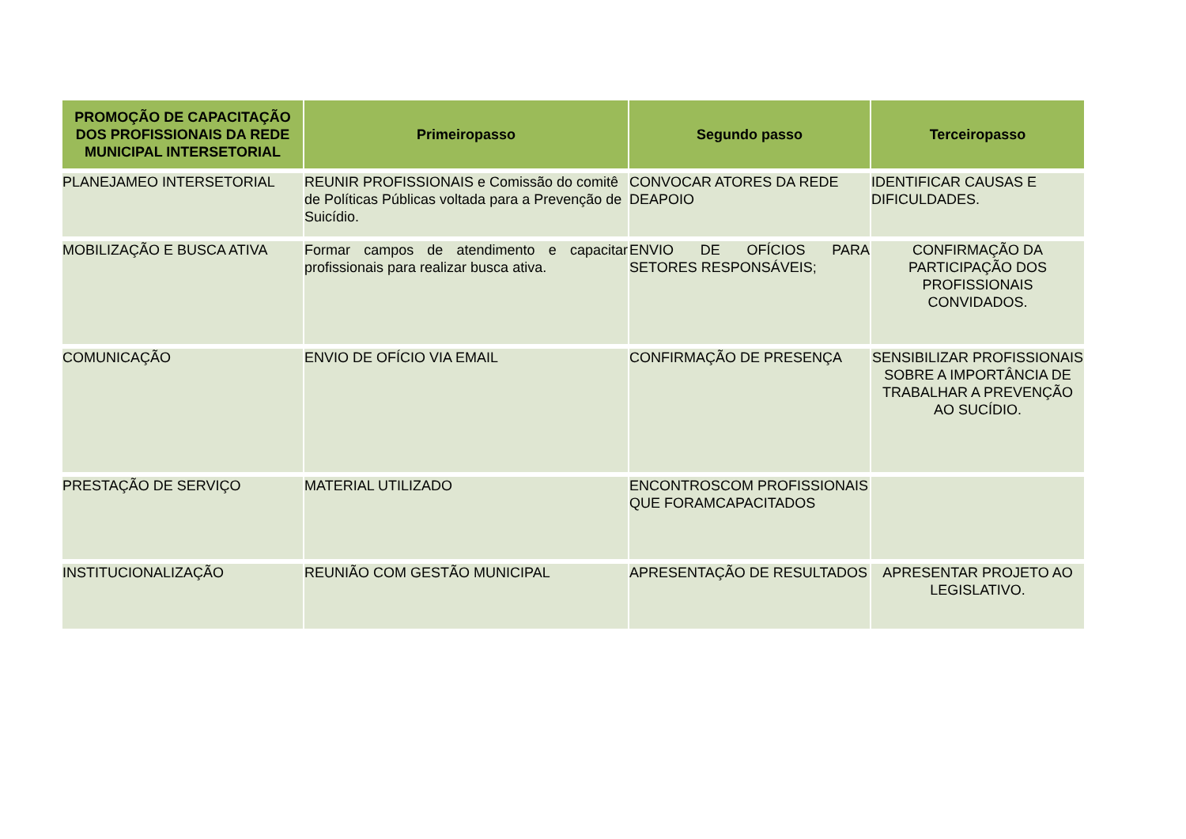| PROMOÇÃO DE CAPACITAÇÃO DOS PROFISSIONAIS DA REDE MUNICIPAL INTERSETORIAL | Primeiropasso | Segundo passo | Terceiropasso |
| --- | --- | --- | --- |
| PLANEJAMEO INTERSETORIAL | REUNIR PROFISSIONAIS e Comissão do comitê de Políticas Públicas voltada para a Prevenção de Suicídio. | CONVOCAR ATORES DA REDE DEAPOIO | IDENTIFICAR CAUSAS E DIFICULDADES. |
| MOBILIZAÇÃO E BUSCA ATIVA | Formar campos de atendimento e capacitar profissionais para realizar busca ativa. | ENVIO DE OFÍCIOS PARA SETORES RESPONSÁVEIS; | CONFIRMAÇÃO DA PARTICIPAÇÃO DOS PROFISSIONAIS CONVIDADOS. |
| COMUNICAÇÃO | ENVIO DE OFÍCIO VIA EMAIL | CONFIRMAÇÃO DE PRESENÇA | SENSIBILIZAR PROFISSIONAIS SOBRE A IMPORTÂNCIA DE TRABALHAR A PREVENÇÃO AO SUCÍDIO. |
| PRESTAÇÃO DE SERVIÇO | MATERIAL UTILIZADO | ENCONTROSCOM PROFISSIONAIS QUE FORAMCAPACITADOS | |
| INSTITUCIONALIZAÇÃO | REUNIÃO COM GESTÃO MUNICIPAL | APRESENTAÇÃO DE RESULTADOS | APRESENTAR PROJETO AO LEGISLATIVO. |